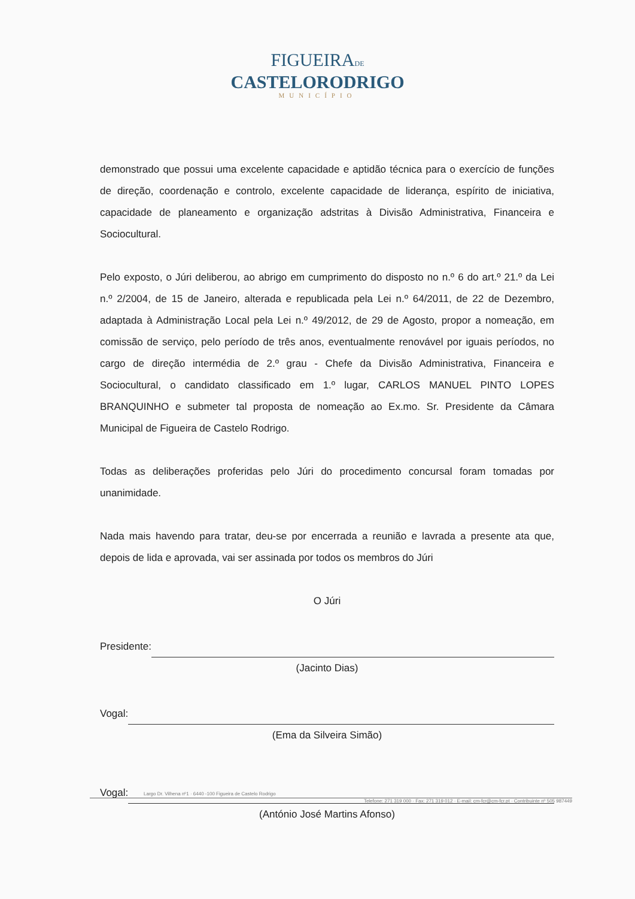FIGUEIRADE
CASTELORODRIGO
MUNICÍPIO
demonstrado que possui uma excelente capacidade e aptidão técnica para o exercício de funções de direção, coordenação e controlo, excelente capacidade de liderança, espírito de iniciativa, capacidade de planeamento e organização adstritas à Divisão Administrativa, Financeira e Sociocultural.
Pelo exposto, o Júri deliberou, ao abrigo em cumprimento do disposto no n.º 6 do art.º 21.º da Lei n.º 2/2004, de 15 de Janeiro, alterada e republicada pela Lei n.º 64/2011, de 22 de Dezembro, adaptada à Administração Local pela Lei n.º 49/2012, de 29 de Agosto, propor a nomeação, em comissão de serviço, pelo período de três anos, eventualmente renovável por iguais períodos, no cargo de direção intermédia de 2.º grau - Chefe da Divisão Administrativa, Financeira e Sociocultural, o candidato classificado em 1.º lugar, CARLOS MANUEL PINTO LOPES BRANQUINHO e submeter tal proposta de nomeação ao Ex.mo. Sr. Presidente da Câmara Municipal de Figueira de Castelo Rodrigo.
Todas as deliberações proferidas pelo Júri do procedimento concursal foram tomadas por unanimidade.
Nada mais havendo para tratar, deu-se por encerrada a reunião e lavrada a presente ata que, depois de lida e aprovada, vai ser assinada por todos os membros do Júri
O Júri
Presidente:
(Jacinto Dias)
Vogal:
(Ema da Silveira Simão)
Vogal:
(António José Martins Afonso)
Largo Dr. Vilhena nº1 · 6440 -100 Figueira de Castelo Rodrigo
Telefone: 271 319 000 · Fax: 271 319 012 · E-mail: cm-fcr@cm-fcr.pt · Contribuinte nº 505 987449